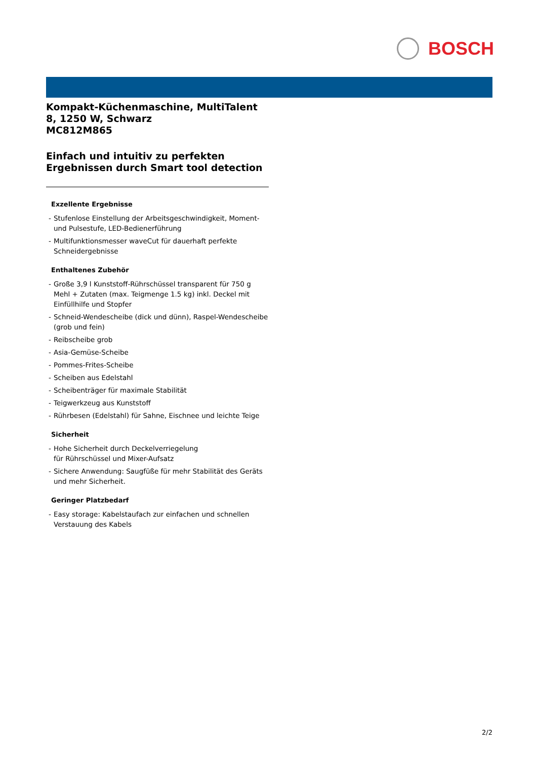BOSCH
Kompakt-Küchenmaschine, MultiTalent 8, 1250 W, Schwarz
MC812M865
Einfach und intuitiv zu perfekten Ergebnissen durch Smart tool detection
Exzellente Ergebnisse
- Stufenlose Einstellung der Arbeitsgeschwindigkeit, Moment- und Pulsestufe, LED-Bedienerführung
- Multifunktionsmesser waveCut für dauerhaft perfekte Schneidergebnisse
Enthaltenes Zubehör
- Große 3,9 l Kunststoff-Rührschüssel transparent für 750 g Mehl + Zutaten (max. Teigmenge 1.5 kg) inkl. Deckel mit Einfüllhilfe und Stopfer
- Schneid-Wendescheibe (dick und dünn), Raspel-Wendescheibe (grob und fein)
- Reibscheibe grob
- Asia-Gemüse-Scheibe
- Pommes-Frites-Scheibe
- Scheiben aus Edelstahl
- Scheibenträger für maximale Stabilität
- Teigwerkzeug aus Kunststoff
- Rührbesen (Edelstahl) für Sahne, Eischnee und leichte Teige
Sicherheit
- Hohe Sicherheit durch Deckelverriegelung
für Rührschüssel und Mixer-Aufsatz
- Sichere Anwendung: Saugfüße für mehr Stabilität des Geräts und mehr Sicherheit.
Geringer Platzbedarf
- Easy storage: Kabelstaufach zur einfachen und schnellen Verstauung des Kabels
2/2